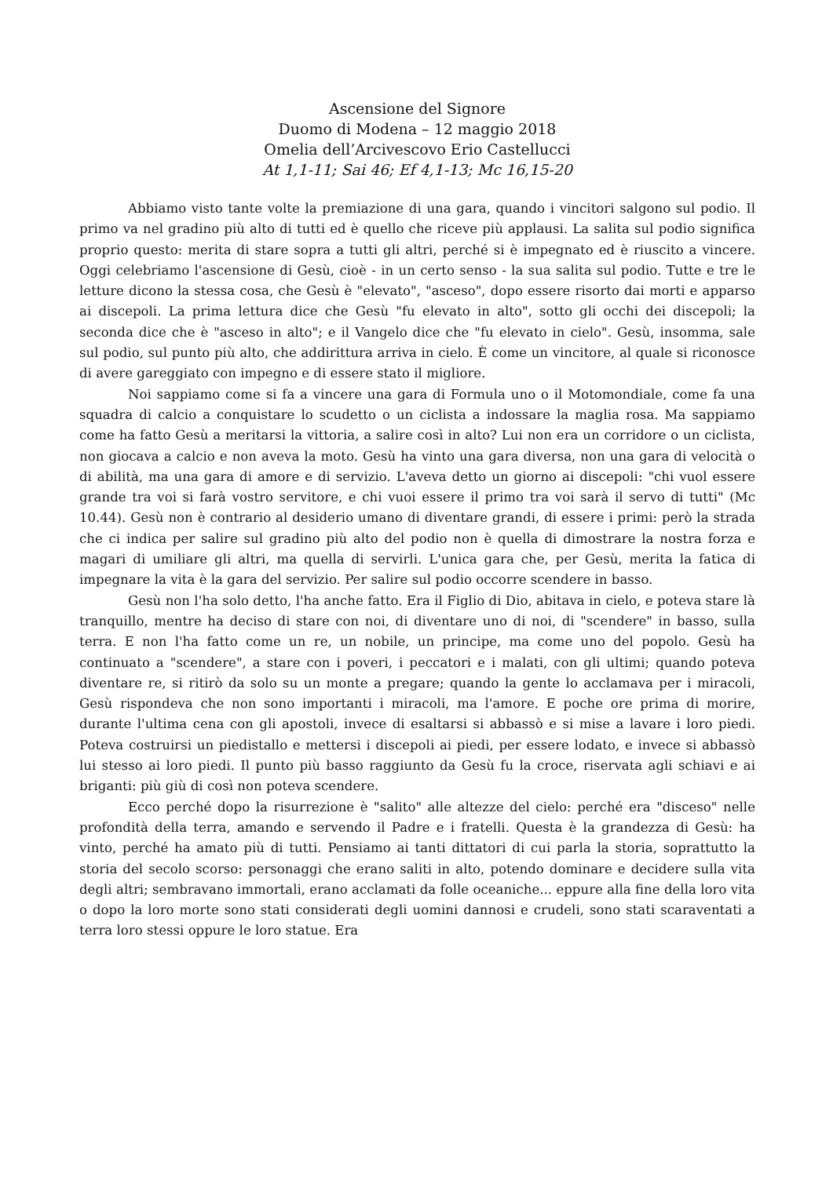Ascensione del Signore
Duomo di Modena – 12 maggio 2018
Omelia dell’Arcivescovo Erio Castellucci
At 1,1-11; Sai 46; Ef 4,1-13; Mc 16,15-20
Abbiamo visto tante volte la premiazione di una gara, quando i vincitori salgono sul podio. Il primo va nel gradino più alto di tutti ed è quello che riceve più applausi. La salita sul podio significa proprio questo: merita di stare sopra a tutti gli altri, perché si è impegnato ed è riuscito a vincere. Oggi celebriamo l'ascensione di Gesù, cioè - in un certo senso - la sua salita sul podio. Tutte e tre le letture dicono la stessa cosa, che Gesù è "elevato", "asceso", dopo essere risorto dai morti e apparso ai discepoli. La prima lettura dice che Gesù "fu elevato in alto", sotto gli occhi dei discepoli; la seconda dice che è "asceso in alto"; e il Vangelo dice che "fu elevato in cielo". Gesù, insomma, sale sul podio, sul punto più alto, che addirittura arriva in cielo. È come un vincitore, al quale si riconosce di avere gareggiato con impegno e di essere stato il migliore.
Noi sappiamo come si fa a vincere una gara di Formula uno o il Motomondiale, come fa una squadra di calcio a conquistare lo scudetto o un ciclista a indossare la maglia rosa. Ma sappiamo come ha fatto Gesù a meritarsi la vittoria, a salire così in alto? Lui non era un corridore o un ciclista, non giocava a calcio e non aveva la moto. Gesù ha vinto una gara diversa, non una gara di velocità o di abilità, ma una gara di amore e di servizio. L'aveva detto un giorno ai discepoli: "chi vuol essere grande tra voi si farà vostro servitore, e chi vuoi essere il primo tra voi sarà il servo di tutti" (Mc 10.44). Gesù non è contrario al desiderio umano di diventare grandi, di essere i primi: però la strada che ci indica per salire sul gradino più alto del podio non è quella di dimostrare la nostra forza e magari di umiliare gli altri, ma quella di servirli. L'unica gara che, per Gesù, merita la fatica di impegnare la vita è la gara del servizio. Per salire sul podio occorre scendere in basso.
Gesù non l'ha solo detto, l'ha anche fatto. Era il Figlio di Dio, abitava in cielo, e poteva stare là tranquillo, mentre ha deciso di stare con noi, di diventare uno di noi, di "scendere" in basso, sulla terra. E non l'ha fatto come un re, un nobile, un principe, ma come uno del popolo. Gesù ha continuato a "scendere", a stare con i poveri, i peccatori e i malati, con gli ultimi; quando poteva diventare re, si ritirò da solo su un monte a pregare; quando la gente lo acclamava per i miracoli, Gesù rispondeva che non sono importanti i miracoli, ma l'amore. E poche ore prima di morire, durante l'ultima cena con gli apostoli, invece di esaltarsi si abbassò e si mise a lavare i loro piedi. Poteva costruirsi un piedistallo e mettersi i discepoli ai piedi, per essere lodato, e invece si abbassò lui stesso ai loro piedi. Il punto più basso raggiunto da Gesù fu la croce, riservata agli schiavi e ai briganti: più giù di così non poteva scendere.
Ecco perché dopo la risurrezione è "salito" alle altezze del cielo: perché era "disceso" nelle profondità della terra, amando e servendo il Padre e i fratelli. Questa è la grandezza di Gesù: ha vinto, perché ha amato più di tutti. Pensiamo ai tanti dittatori di cui parla la storia, soprattutto la storia del secolo scorso: personaggi che erano saliti in alto, potendo dominare e decidere sulla vita degli altri; sembravano immortali, erano acclamati da folle oceaniche... eppure alla fine della loro vita o dopo la loro morte sono stati considerati degli uomini dannosi e crudeli, sono stati scaraventati a terra loro stessi oppure le loro statue. Era